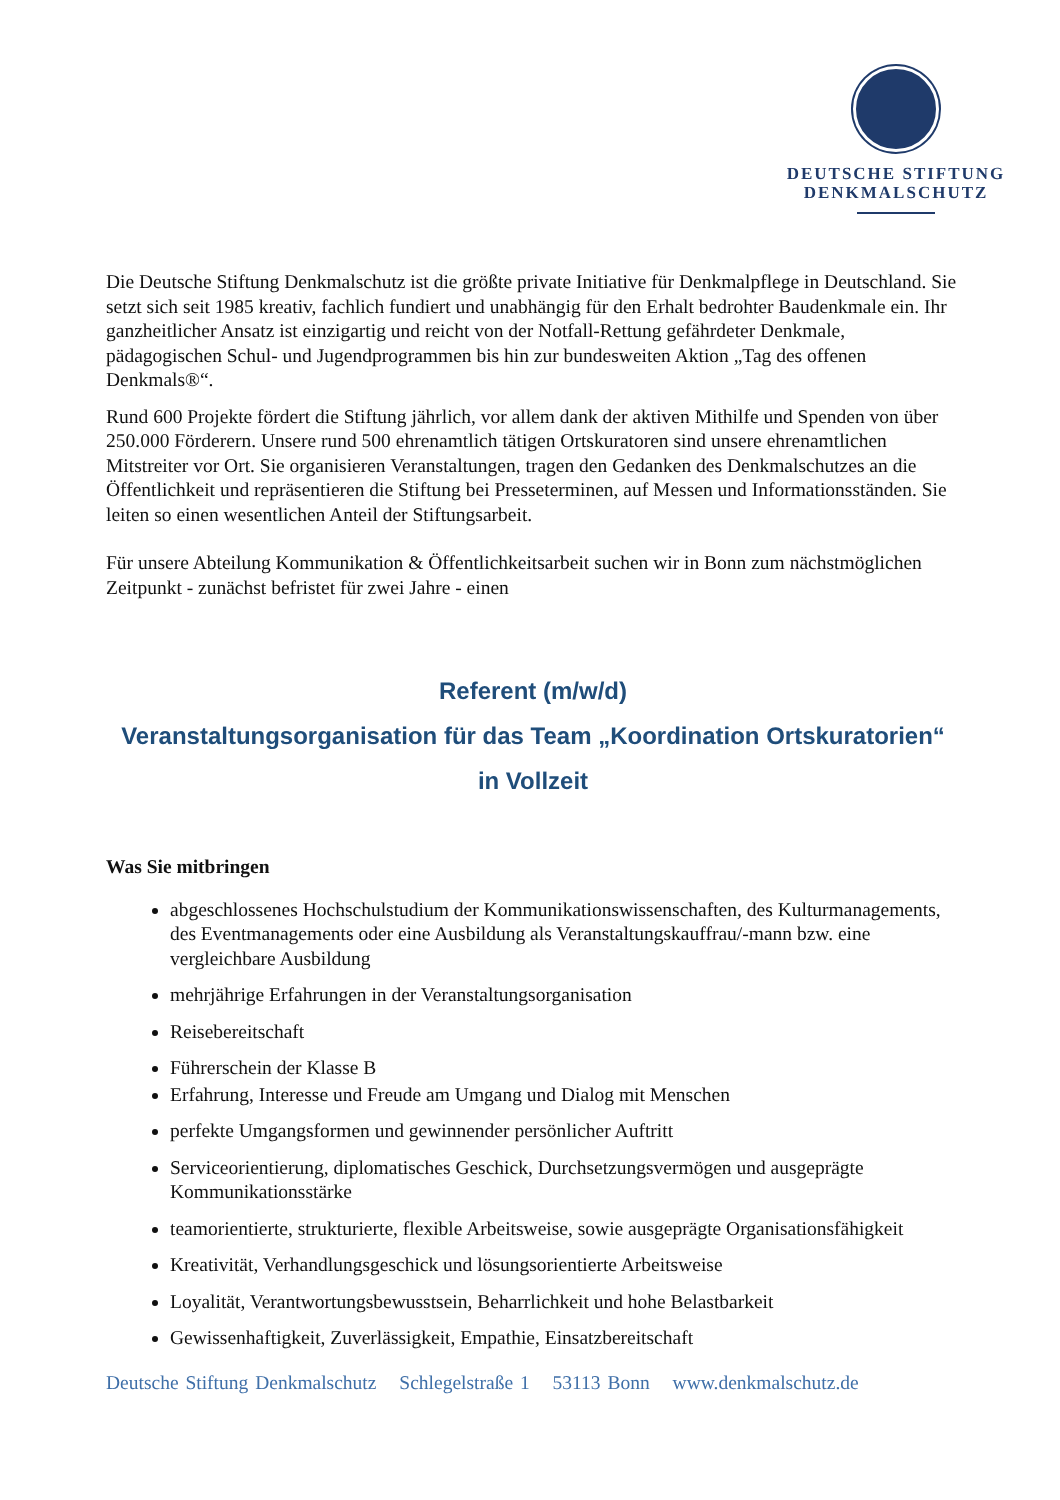DEUTSCHE STIFTUNG
DENKMALSCHUTZ
Die Deutsche Stiftung Denkmalschutz ist die größte private Initiative für Denkmalpflege in Deutschland. Sie setzt sich seit 1985 kreativ, fachlich fundiert und unabhängig für den Erhalt bedrohter Baudenkmale ein. Ihr ganzheitlicher Ansatz ist einzigartig und reicht von der Notfall-Rettung gefährdeter Denkmale, pädagogischen Schul- und Jugendprogrammen bis hin zur bundesweiten Aktion „Tag des offenen Denkmals®“.
Rund 600 Projekte fördert die Stiftung jährlich, vor allem dank der aktiven Mithilfe und Spenden von über 250.000 Förderern. Unsere rund 500 ehrenamtlich tätigen Ortskuratoren sind unsere ehrenamtlichen Mitstreiter vor Ort. Sie organisieren Veranstaltungen, tragen den Gedanken des Denkmalschutzes an die Öffentlichkeit und repräsentieren die Stiftung bei Presseterminen, auf Messen und Informationsständen. Sie leiten so einen wesentlichen Anteil der Stiftungsarbeit.
Für unsere Abteilung Kommunikation & Öffentlichkeitsarbeit suchen wir in Bonn zum nächstmöglichen Zeitpunkt - zunächst befristet für zwei Jahre - einen
Referent (m/w/d)
Veranstaltungsorganisation für das Team „Koordination Ortskuratorien“
in Vollzeit
Was Sie mitbringen
abgeschlossenes Hochschulstudium der Kommunikationswissenschaften, des Kulturmanagements, des Eventmanagements oder eine Ausbildung als Veranstaltungskauffrau/-mann bzw. eine vergleichbare Ausbildung
mehrjährige Erfahrungen in der Veranstaltungsorganisation
Reisebereitschaft
Führerschein der Klasse B
Erfahrung, Interesse und Freude am Umgang und Dialog mit Menschen
perfekte Umgangsformen und gewinnender persönlicher Auftritt
Serviceorientierung, diplomatisches Geschick, Durchsetzungsvermögen und ausgeprägte Kommunikationsstärke
teamorientierte, strukturierte, flexible Arbeitsweise, sowie ausgeprägte Organisationsfähigkeit
Kreativität, Verhandlungsgeschick und lösungsorientierte Arbeitsweise
Loyalität, Verantwortungsbewusstsein, Beharrlichkeit und hohe Belastbarkeit
Gewissenhaftigkeit, Zuverlässigkeit, Empathie, Einsatzbereitschaft
Deutsche Stiftung Denkmalschutz Schlegelstraße 1 53113 Bonn www.denkmalschutz.de